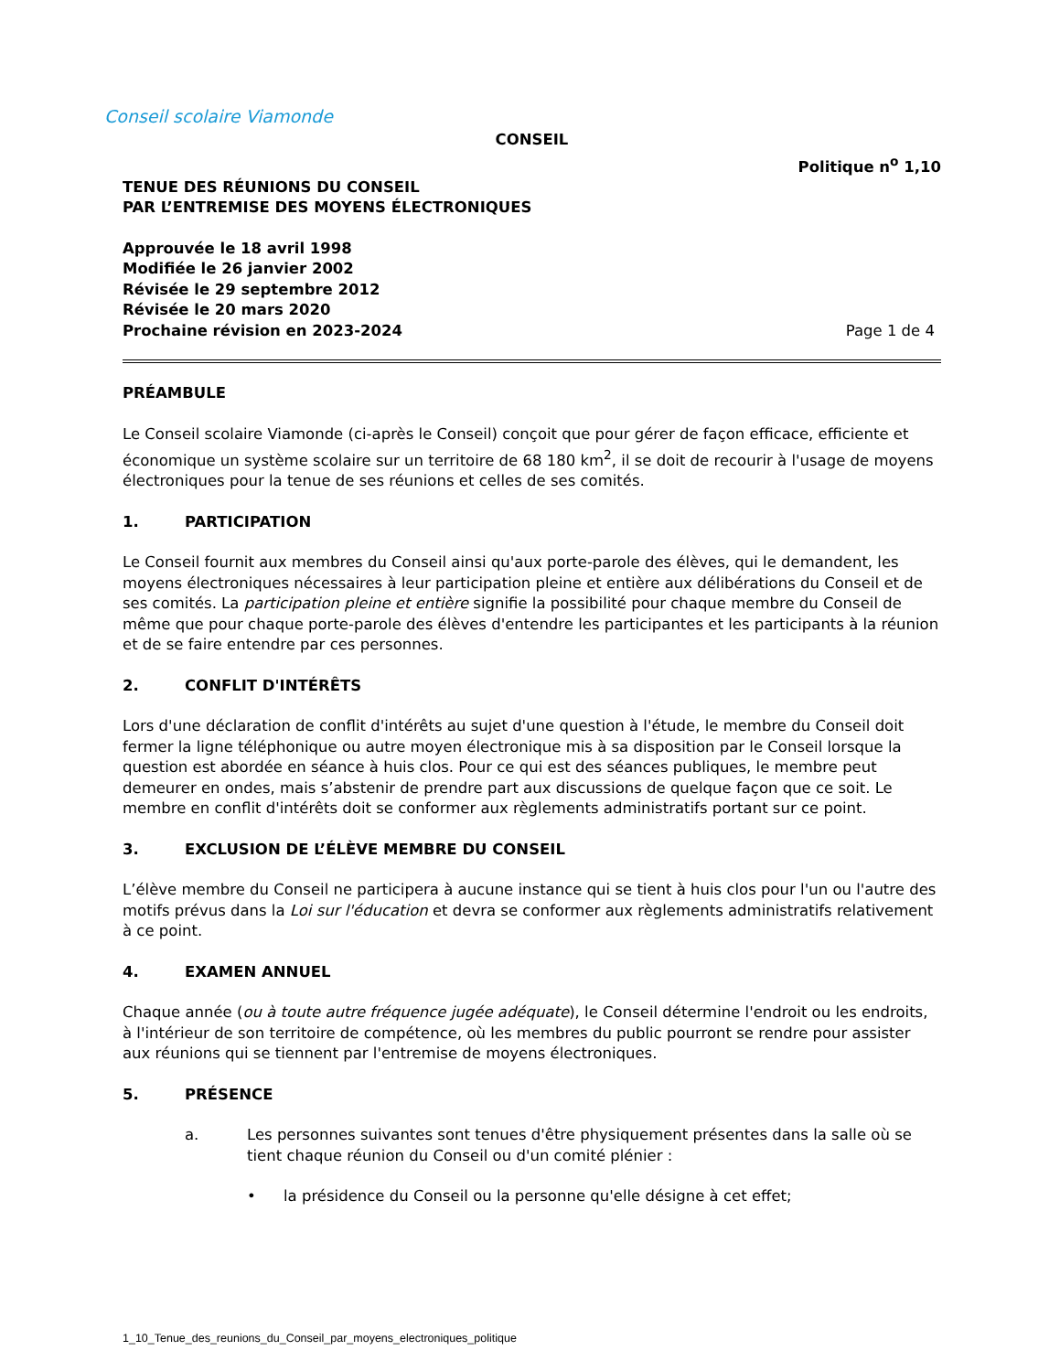Conseil scolaire Viamonde
CONSEIL
Politique n<sup>o</sup> 1,10
TENUE DES RÉUNIONS DU CONSEIL
PAR L’ENTREMISE DES MOYENS ÉLECTRONIQUES
Approuvée le 18 avril 1998
Modifiée le 26 janvier 2002
Révisée le 29 septembre 2012
Révisée le 20 mars 2020
Prochaine révision en 2023-2024 Page 1 de 4
PRÉAMBULE
Le Conseil scolaire Viamonde (ci-après le Conseil) conçoit que pour gérer de façon efficace, efficiente et économique un système scolaire sur un territoire de 68 180 km<sup>2</sup>, il se doit de recourir à l'usage de moyens électroniques pour la tenue de ses réunions et celles de ses comités.
1. PARTICIPATION
Le Conseil fournit aux membres du Conseil ainsi qu'aux porte-parole des élèves, qui le demandent, les moyens électroniques nécessaires à leur participation pleine et entière aux délibérations du Conseil et de ses comités. La participation pleine et entière signifie la possibilité pour chaque membre du Conseil de même que pour chaque porte-parole des élèves d'entendre les participantes et les participants à la réunion et de se faire entendre par ces personnes.
2. CONFLIT D'INTÉRÊTS
Lors d'une déclaration de conflit d'intérêts au sujet d'une question à l'étude, le membre du Conseil doit fermer la ligne téléphonique ou autre moyen électronique mis à sa disposition par le Conseil lorsque la question est abordée en séance à huis clos. Pour ce qui est des séances publiques, le membre peut demeurer en ondes, mais s’abstenir de prendre part aux discussions de quelque façon que ce soit. Le membre en conflit d'intérêts doit se conformer aux règlements administratifs portant sur ce point.
3. EXCLUSION DE L’ÉLÈVE MEMBRE DU CONSEIL
L’élève membre du Conseil ne participera à aucune instance qui se tient à huis clos pour l'un ou l'autre des motifs prévus dans la Loi sur l'éducation et devra se conformer aux règlements administratifs relativement à ce point.
4. EXAMEN ANNUEL
Chaque année (ou à toute autre fréquence jugée adéquate), le Conseil détermine l'endroit ou les endroits, à l'intérieur de son territoire de compétence, où les membres du public pourront se rendre pour assister aux réunions qui se tiennent par l'entremise de moyens électroniques.
5. PRÉSENCE
a. Les personnes suivantes sont tenues d'être physiquement présentes dans la salle où se tient chaque réunion du Conseil ou d'un comité plénier :
• la présidence du Conseil ou la personne qu'elle désigne à cet effet;
1_10_Tenue_des_reunions_du_Conseil_par_moyens_electroniques_politique